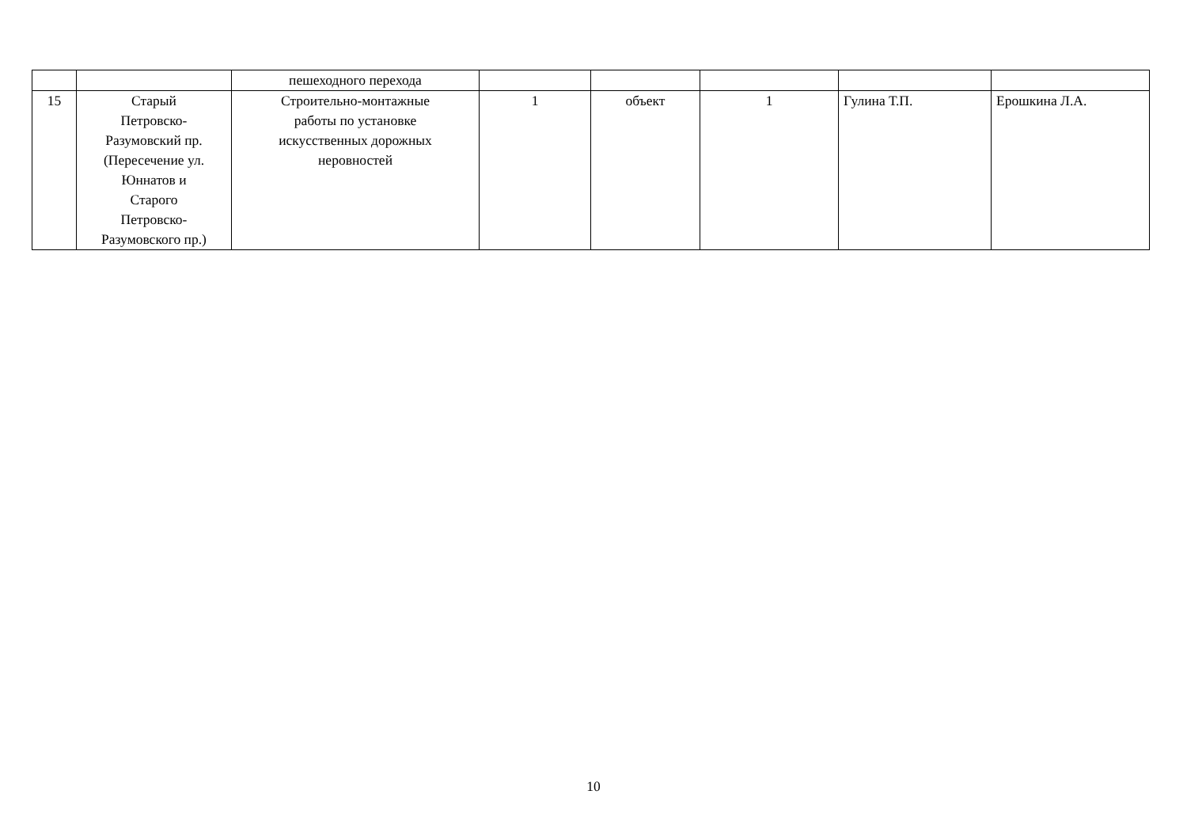| | | пешеходного перехода | | | | | |
| 15 | Старый Петровско- Разумовский пр. (Пересечение ул. Юннатов и Старого Петровско- Разумовского пр.) | Строительно-монтажные работы по установке искусственных дорожных неровностей | 1 | объект | 1 | Гулина Т.П. | Ерошкина Л.А. |
10